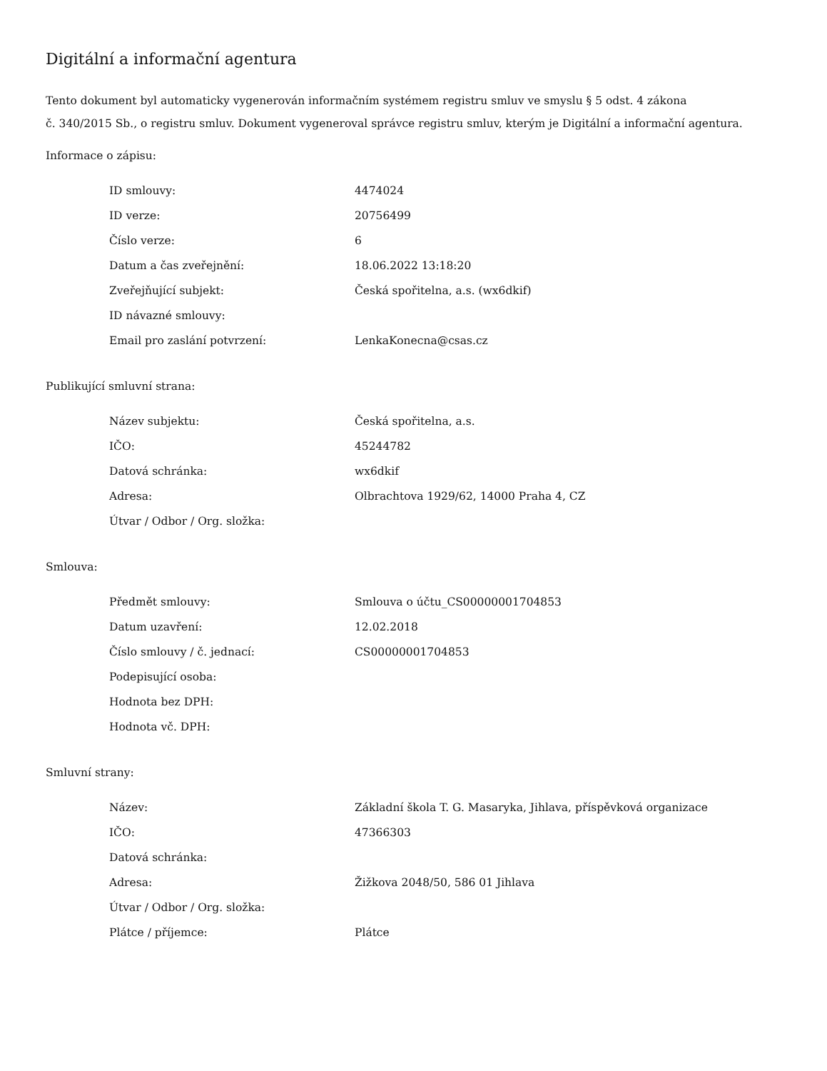Digitální a informační agentura
Tento dokument byl automaticky vygenerován informačním systémem registru smluv ve smyslu § 5 odst. 4 zákona
č. 340/2015 Sb., o registru smluv. Dokument vygeneroval správce registru smluv, kterým je Digitální a informační agentura.
Informace o zápisu:
| ID smlouvy: | 4474024 |
| ID verze: | 20756499 |
| Číslo verze: | 6 |
| Datum a čas zveřejnění: | 18.06.2022 13:18:20 |
| Zveřejňující subjekt: | Česká spořitelna, a.s. (wx6dkif) |
| ID návazné smlouvy: | |
| Email pro zaslání potvrzení: | LenkaKonecna@csas.cz |
Publikující smluvní strana:
| Název subjektu: | Česká spořitelna, a.s. |
| IČO: | 45244782 |
| Datová schránka: | wx6dkif |
| Adresa: | Olbrachtova 1929/62, 14000 Praha 4, CZ |
| Útvar / Odbor / Org. složka: | |
Smlouva:
| Předmět smlouvy: | Smlouva o účtu_CS00000001704853 |
| Datum uzavření: | 12.02.2018 |
| Číslo smlouvy / č. jednací: | CS00000001704853 |
| Podepisující osoba: | |
| Hodnota bez DPH: | |
| Hodnota vč. DPH: | |
Smluvní strany:
| Název: | Základní škola T. G. Masaryka, Jihlava, příspěvková organizace |
| IČO: | 47366303 |
| Datová schránka: | |
| Adresa: | Žižkova 2048/50, 586 01 Jihlava |
| Útvar / Odbor / Org. složka: | |
| Plátce / příjemce: | Plátce |